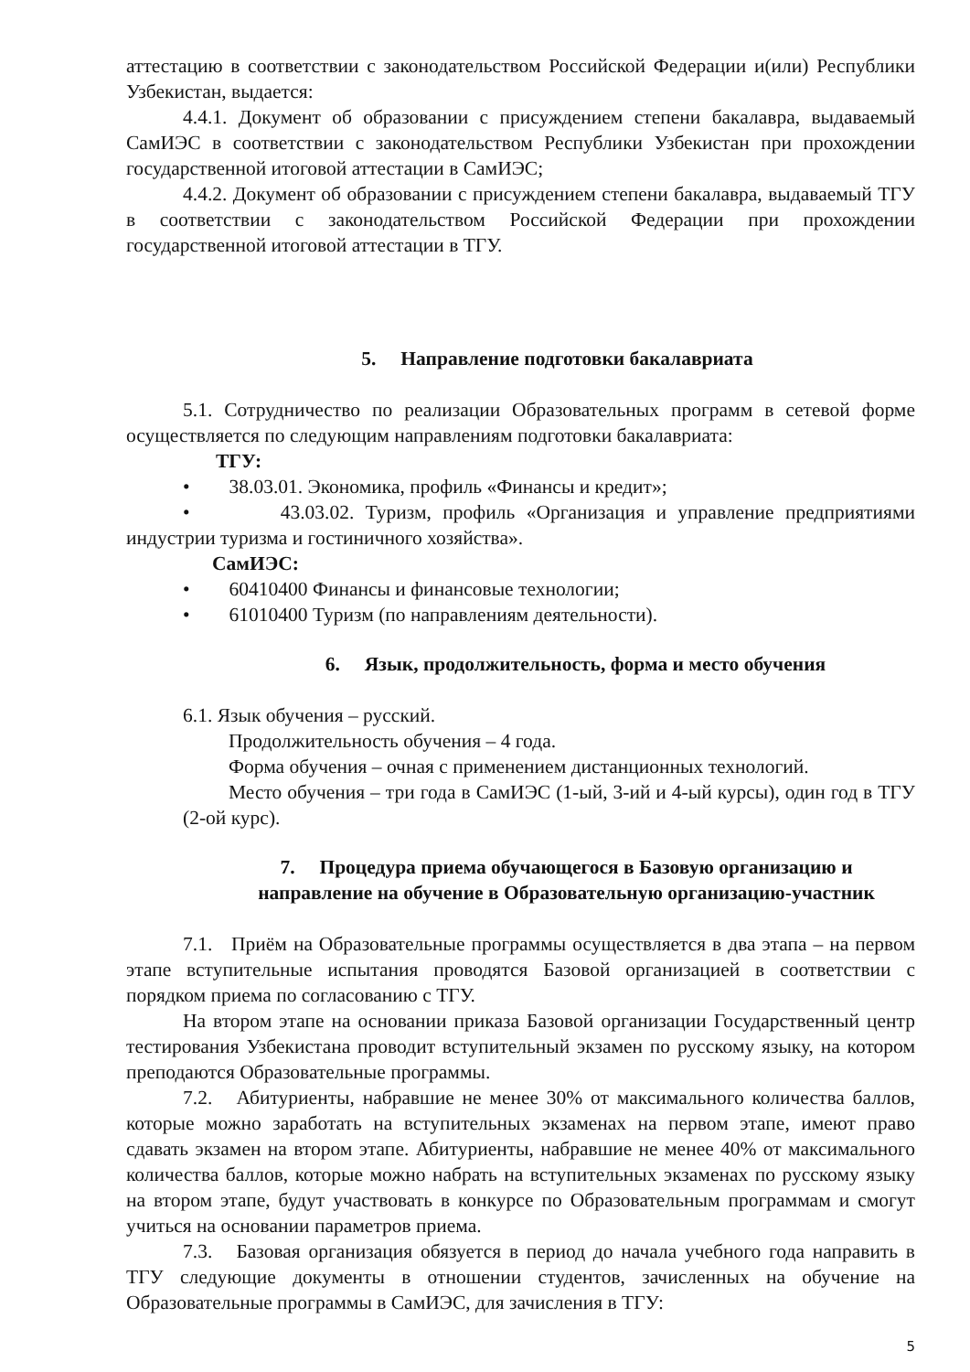аттестацию в соответствии с законодательством Российской Федерации и(или) Республики Узбекистан, выдается:
4.4.1. Документ об образовании с присуждением степени бакалавра, выдаваемый СамИЭС в соответствии с законодательством Республики Узбекистан при прохождении государственной итоговой аттестации в СамИЭС;
4.4.2. Документ об образовании с присуждением степени бакалавра, выдаваемый ТГУ в соответствии с законодательством Российской Федерации при прохождении государственной итоговой аттестации в ТГУ.
5. Направление подготовки бакалавриата
5.1. Сотрудничество по реализации Образовательных программ в сетевой форме осуществляется по следующим направлениям подготовки бакалавриата:
ТГУ:
• 38.03.01. Экономика, профиль «Финансы и кредит»;
• 43.03.02. Туризм, профиль «Организация и управление предприятиями индустрии туризма и гостиничного хозяйства».
СамИЭС:
• 60410400 Финансы и финансовые технологии;
• 61010400 Туризм (по направлениям деятельности).
6. Язык, продолжительность, форма и место обучения
6.1. Язык обучения – русский.
Продолжительность обучения – 4 года.
Форма обучения – очная с применением дистанционных технологий.
Место обучения – три года в СамИЭС (1-ый, 3-ий и 4-ый курсы), один год в ТГУ (2-ой курс).
7. Процедура приема обучающегося в Базовую организацию и
направление на обучение в Образовательную организацию-участник
7.1. Приём на Образовательные программы осуществляется в два этапа – на первом этапе вступительные испытания проводятся Базовой организацией в соответствии с порядком приема по согласованию с ТГУ.
На втором этапе на основании приказа Базовой организации Государственный центр тестирования Узбекистана проводит вступительный экзамен по русскому языку, на котором преподаются Образовательные программы.
7.2. Абитуриенты, набравшие не менее 30% от максимального количества баллов, которые можно заработать на вступительных экзаменах на первом этапе, имеют право сдавать экзамен на втором этапе. Абитуриенты, набравшие не менее 40% от максимального количества баллов, которые можно набрать на вступительных экзаменах по русскому языку на втором этапе, будут участвовать в конкурсе по Образовательным программам и смогут учиться на основании параметров приема.
7.3. Базовая организация обязуется в период до начала учебного года направить в ТГУ следующие документы в отношении студентов, зачисленных на обучение на Образовательные программы в СамИЭС, для зачисления в ТГУ:
5